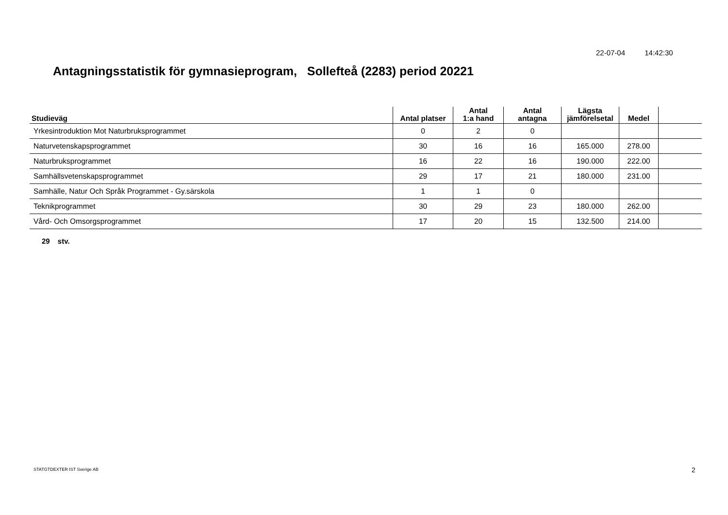22-07-04 14:42:30
Antagningsstatistik för gymnasieprogram, Sollefteå (2283) period 20221
| Studieväg | Antal platser | Antal 1:a hand | Antal antagna | Lägsta jämförelsetal | Medel | |
| --- | --- | --- | --- | --- | --- | --- |
| Yrkesintroduktion Mot Naturbruksprogrammet | 0 | 2 | 0 | | | |
| Naturvetenskapsprogrammet | 30 | 16 | 16 | 165.000 | 278.00 | |
| Naturbruksprogrammet | 16 | 22 | 16 | 190.000 | 222.00 | |
| Samhällsvetenskapsprogrammet | 29 | 17 | 21 | 180.000 | 231.00 | |
| Samhälle, Natur Och Språk Programmet - Gy.särskola | 1 | 1 | 0 | | | |
| Teknikprogrammet | 30 | 29 | 23 | 180.000 | 262.00 | |
| Vård- Och Omsorgsprogrammet | 17 | 20 | 15 | 132.500 | 214.00 | |
29 stv.
STATGTDEXTER IST Sverige AB 2